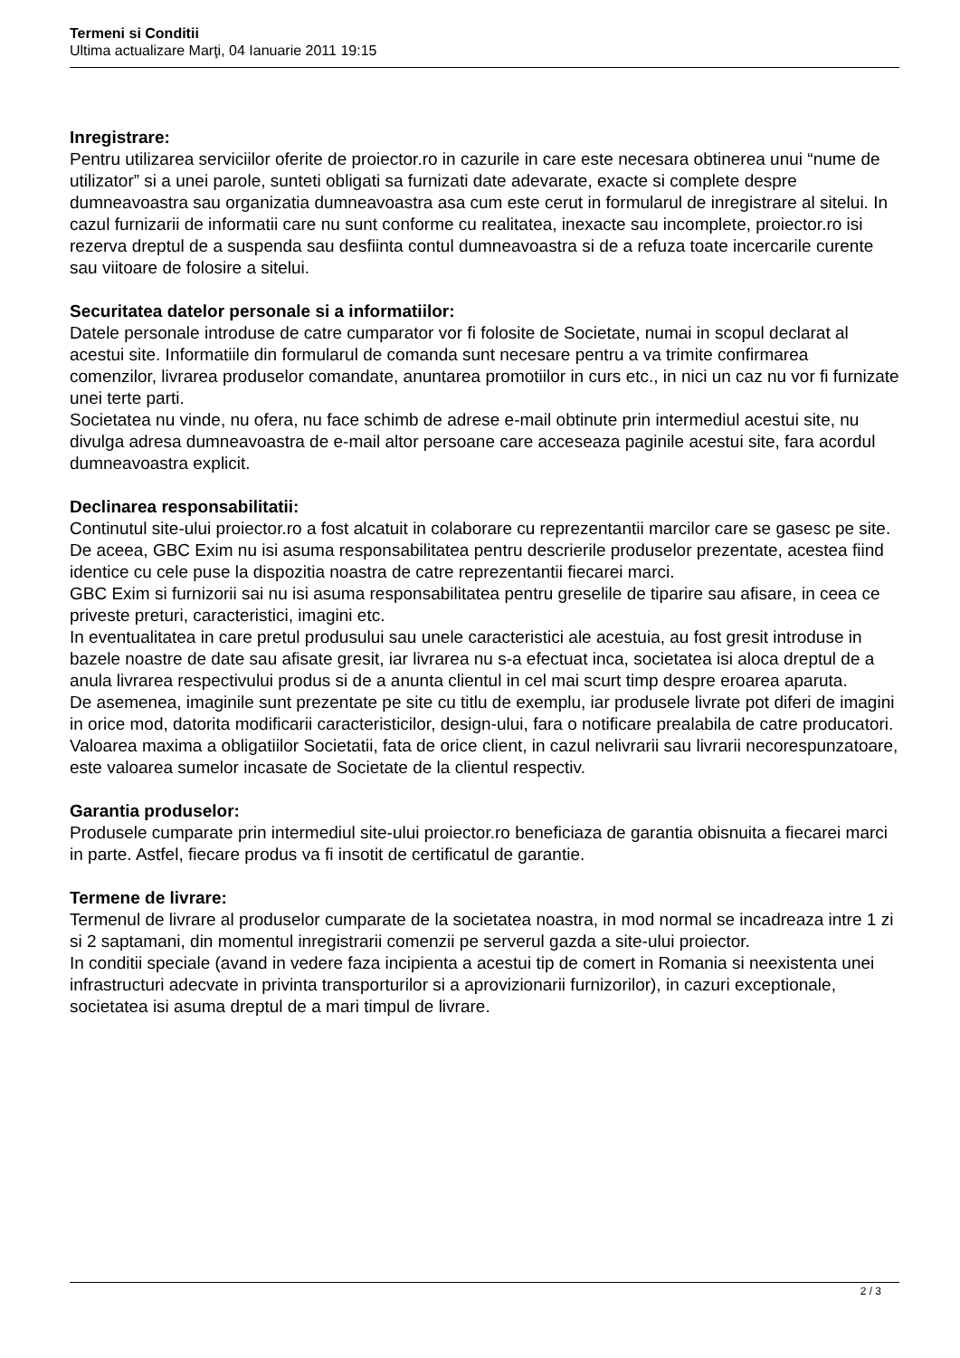Termeni si Conditii
Ultima actualizare Marţi, 04 Ianuarie 2011 19:15
Inregistrare:
Pentru utilizarea serviciilor oferite de proiector.ro in cazurile in care este necesara obtinerea unui “nume de utilizator” si a unei parole, sunteti obligati sa furnizati date adevarate, exacte si complete despre dumneavoastra sau organizatia dumneavoastra asa cum este cerut in formularul de inregistrare al sitelui. In cazul furnizarii de informatii care nu sunt conforme cu realitatea, inexacte sau incomplete, proiector.ro isi rezerva dreptul de a suspenda sau desfiinta contul dumneavoastra si de a refuza toate incercarile curente sau viitoare de folosire a sitelui.
Securitatea datelor personale si a informatiilor:
Datele personale introduse de catre cumparator vor fi folosite de Societate, numai in scopul declarat al acestui site. Informatiile din formularul de comanda sunt necesare pentru a va trimite confirmarea comenzilor, livrarea produselor comandate, anuntarea promotiilor in curs etc., in nici un caz nu vor fi furnizate unei terte parti.
Societatea nu vinde, nu ofera, nu face schimb de adrese e-mail obtinute prin intermediul acestui site, nu divulga adresa dumneavoastra de e-mail altor persoane care acceseaza paginile acestui site, fara acordul dumneavoastra explicit.
Declinarea responsabilitatii:
Continutul site-ului proiector.ro a fost alcatuit in colaborare cu reprezentantii marcilor care se gasesc pe site.
De aceea, GBC Exim nu isi asuma responsabilitatea pentru descrierile produselor prezentate, acestea fiind identice cu cele puse la dispozitia noastra de catre reprezentantii fiecarei marci.
GBC Exim si furnizorii sai nu isi asuma responsabilitatea pentru greselile de tiparire sau afisare, in ceea ce priveste preturi, caracteristici, imagini etc.
In eventualitatea in care pretul produsului sau unele caracteristici ale acestuia, au fost gresit introduse in bazele noastre de date sau afisate gresit, iar livrarea nu s-a efectuat inca, societatea isi aloca dreptul de a anula livrarea respectivului produs si de a anunta clientul in cel mai scurt timp despre eroarea aparuta.
De asemenea, imaginile sunt prezentate pe site cu titlu de exemplu, iar produsele livrate pot diferi de imagini in orice mod, datorita modificarii caracteristicilor, design-ului, fara o notificare prealabila de catre producatori.
Valoarea maxima a obligatiilor Societatii, fata de orice client, in cazul nelivrarii sau livrarii necorespunzatoare, este valoarea sumelor incasate de Societate de la clientul respectiv.
Garantia produselor:
Produsele cumparate prin intermediul site-ului proiector.ro beneficiaza de garantia obisnuita a fiecarei marci in parte. Astfel, fiecare produs va fi insotit de certificatul de garantie.
Termene de livrare:
Termenul de livrare al produselor cumparate de la societatea noastra, in mod normal se incadreaza intre 1 zi si 2 saptamani, din momentul inregistrarii comenzii pe serverul gazda a site-ului proiector.
In conditii speciale (avand in vedere faza incipienta a acestui tip de comert in Romania si neexistenta unei infrastructuri adecvate in privinta transporturilor si a aprovizionarii furnizorilor), in cazuri exceptionale, societatea isi asuma dreptul de a mari timpul de livrare.
2 / 3